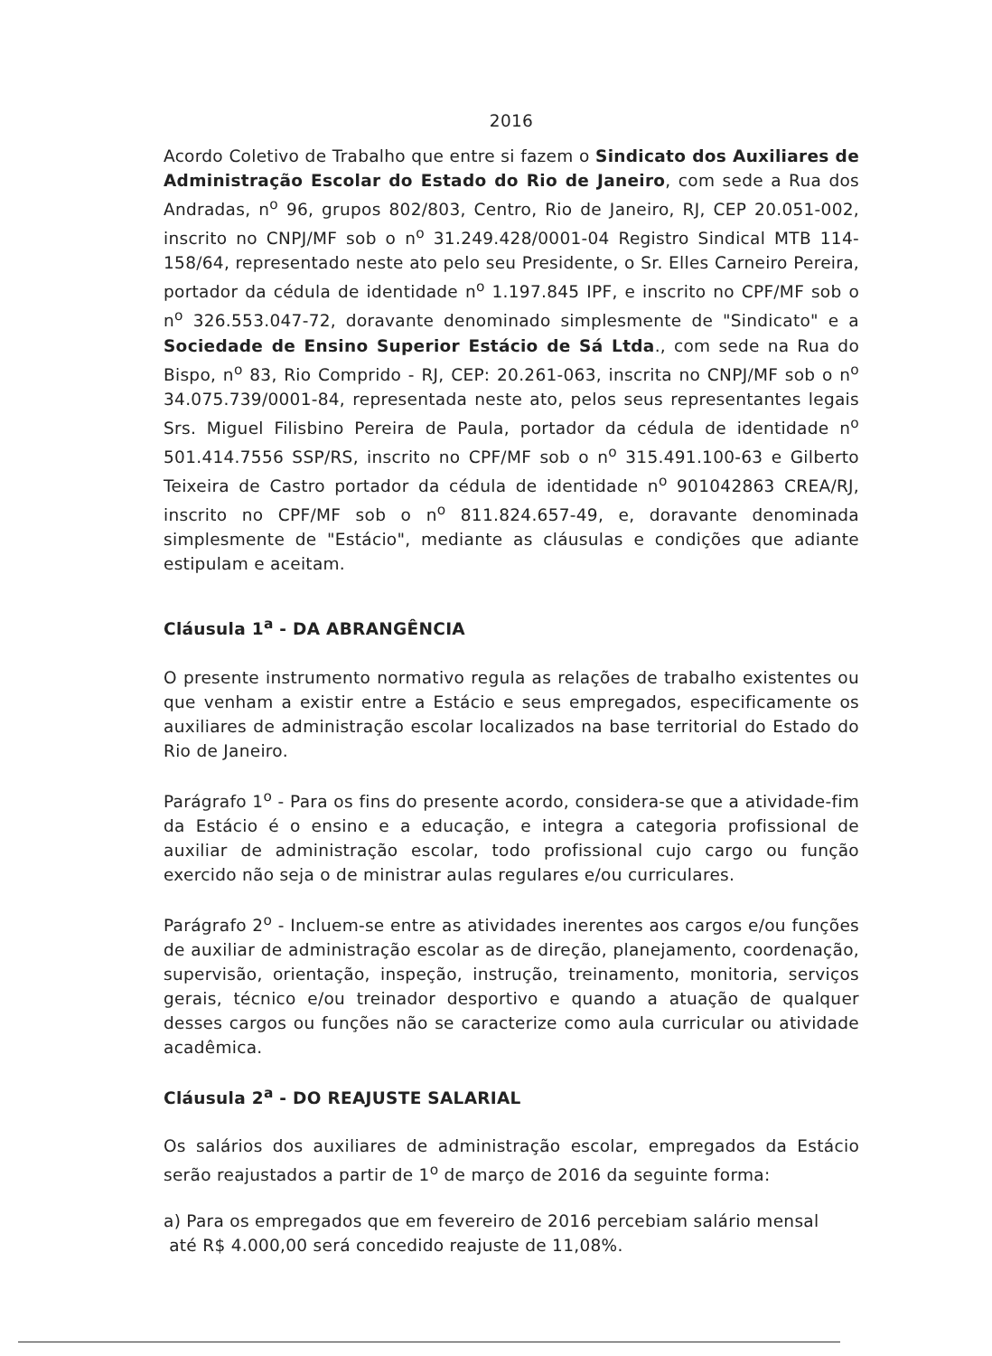2016
Acordo Coletivo de Trabalho que entre si fazem o Sindicato dos Auxiliares de Administração Escolar do Estado do Rio de Janeiro, com sede a Rua dos Andradas, n<sup>o</sup> 96, grupos 802/803, Centro, Rio de Janeiro, RJ, CEP 20.051-002, inscrito no CNPJ/MF sob o n<sup>o</sup> 31.249.428/0001-04 Registro Sindical MTB 114-158/64, representado neste ato pelo seu Presidente, o Sr. Elles Carneiro Pereira, portador da cédula de identidade n<sup>o</sup> 1.197.845 IPF, e inscrito no CPF/MF sob o n<sup>o</sup> 326.553.047-72, doravante denominado simplesmente de "Sindicato" e a Sociedade de Ensino Superior Estácio de Sá Ltda., com sede na Rua do Bispo, n<sup>o</sup> 83, Rio Comprido - RJ, CEP: 20.261-063, inscrita no CNPJ/MF sob o n<sup>o</sup> 34.075.739/0001-84, representada neste ato, pelos seus representantes legais Srs. Miguel Filisbino Pereira de Paula, portador da cédula de identidade n<sup>o</sup> 501.414.7556 SSP/RS, inscrito no CPF/MF sob o n<sup>o</sup> 315.491.100-63 e Gilberto Teixeira de Castro portador da cédula de identidade n<sup>o</sup> 901042863 CREA/RJ, inscrito no CPF/MF sob o n<sup>o</sup> 811.824.657-49, e, doravante denominada simplesmente de "Estácio", mediante as cláusulas e condições que adiante estipulam e aceitam.
Cláusula 1<sup>a</sup> - DA ABRANGÊNCIA
O presente instrumento normativo regula as relações de trabalho existentes ou que venham a existir entre a Estácio e seus empregados, especificamente os auxiliares de administração escolar localizados na base territorial do Estado do Rio de Janeiro.
Parágrafo 1<sup>o</sup> - Para os fins do presente acordo, considera-se que a atividade-fim da Estácio é o ensino e a educação, e integra a categoria profissional de auxiliar de administração escolar, todo profissional cujo cargo ou função exercido não seja o de ministrar aulas regulares e/ou curriculares.
Parágrafo 2<sup>o</sup> - Incluem-se entre as atividades inerentes aos cargos e/ou funções de auxiliar de administração escolar as de direção, planejamento, coordenação, supervisão, orientação, inspeção, instrução, treinamento, monitoria, serviços gerais, técnico e/ou treinador desportivo e quando a atuação de qualquer desses cargos ou funções não se caracterize como aula curricular ou atividade acadêmica.
Cláusula 2<sup>a</sup> - DO REAJUSTE SALARIAL
Os salários dos auxiliares de administração escolar, empregados da Estácio serão reajustados a partir de 1<sup>o</sup> de março de 2016 da seguinte forma:
a) Para os empregados que em fevereiro de 2016 percebiam salário mensal
até R$ 4.000,00 será concedido reajuste de 11,08%.